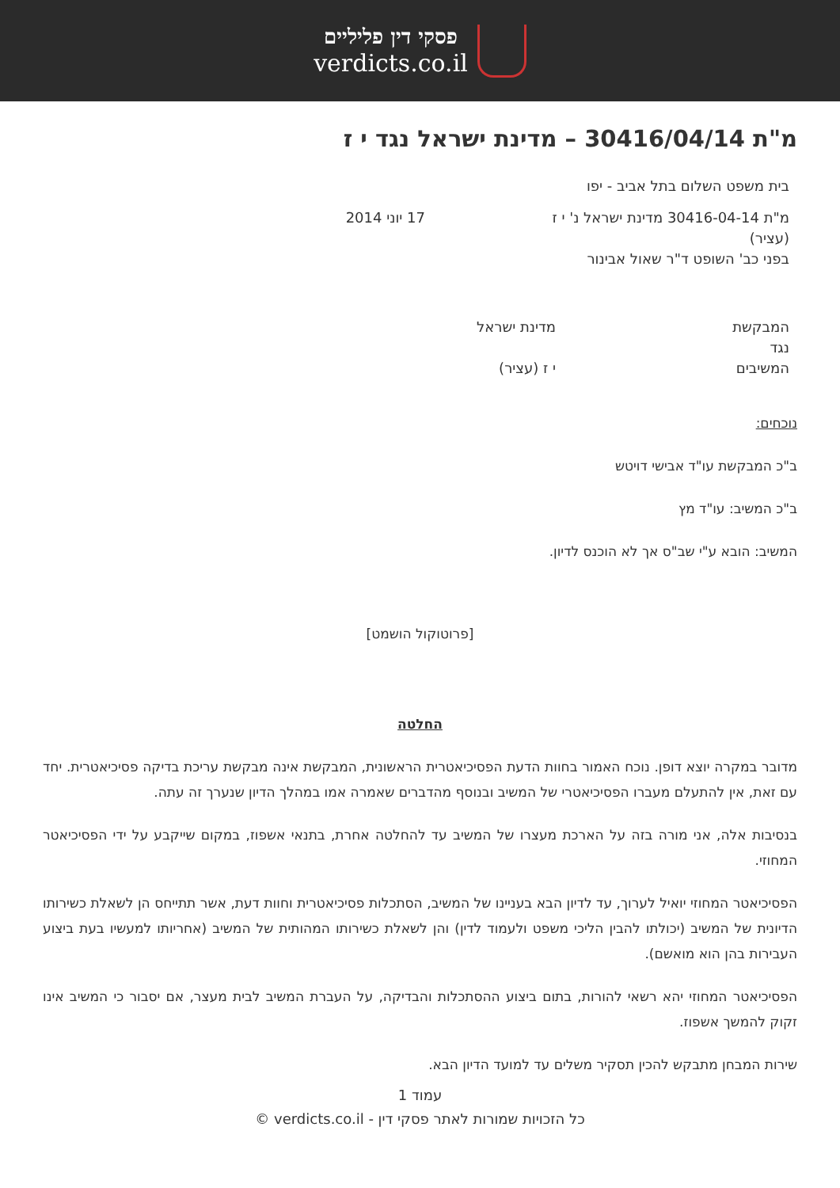פסקי דין פליליים
verdicts.co.il
מ"ת 30416/04/14 – מדינת ישראל נגד י ז
בית משפט השלום בתל אביב - יפו
מ"ת 30416-04-14 מדינת ישראל נ' י ז
(עציר)
בפני כב' השופט ד"ר שאול אבינור
17 יוני 2014
המבקשת
נגד
המשיבים
מדינת ישראל
י ז (עציר)
נוכחים:
ב"כ המבקשת עו"ד אבישי דויטש
ב"כ המשיב: עו"ד מץ
המשיב: הובא ע"י שב"ס אך לא הוכנס לדיון.
[פרוטוקול הושמט]
החלטה
מדובר במקרה יוצא דופן. נוכח האמור בחוות הדעת הפסיכיאטרית הראשונית, המבקשת אינה מבקשת עריכת בדיקה פסיכיאטרית. יחד עם זאת, אין להתעלם מעברו הפסיכיאטרי של המשיב ובנוסף מהדברים שאמרה אמו במהלך הדיון שנערך זה עתה.
בנסיבות אלה, אני מורה בזה על הארכת מעצרו של המשיב עד להחלטה אחרת, בתנאי אשפוז, במקום שייקבע על ידי הפסיכיאטר המחוזי.
הפסיכיאטר המחוזי יואיל לערוך, עד לדיון הבא בעניינו של המשיב, הסתכלות פסיכיאטרית וחוות דעת, אשר תתייחס הן לשאלת כשירותו הדיונית של המשיב (יכולתו להבין הליכי משפט ולעמוד לדין) והן לשאלת כשירותו המהותית של המשיב (אחריותו למעשיו בעת ביצוע העבירות בהן הוא מואשם).
הפסיכיאטר המחוזי יהא רשאי להורות, בתום ביצוע ההסתכלות והבדיקה, על העברת המשיב לבית מעצר, אם יסבור כי המשיב אינו זקוק להמשך אשפוז.
שירות המבחן מתבקש להכין תסקיר משלים עד למועד הדיון הבא.
עמוד 1
כל הזכויות שמורות לאתר פסקי דין - verdicts.co.il ©